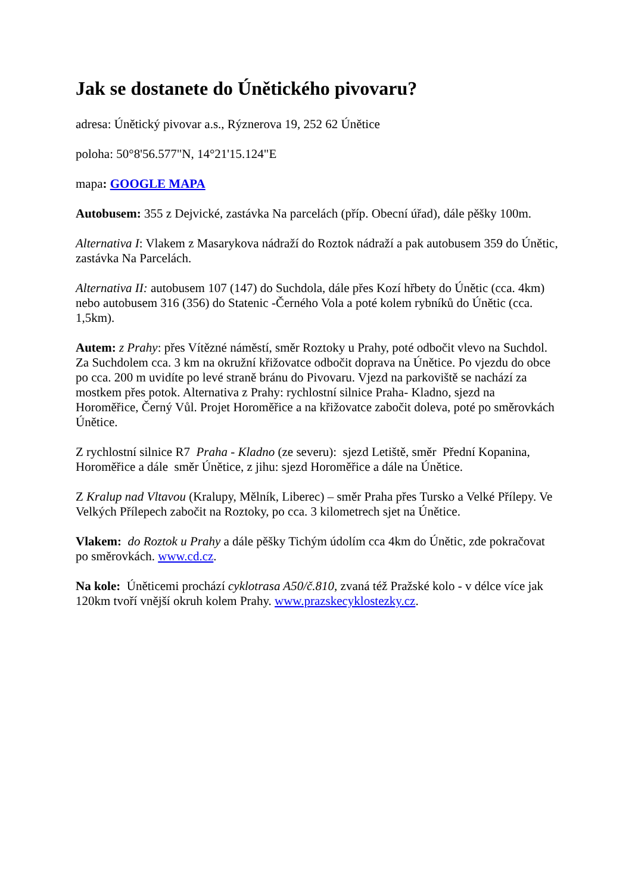Jak se dostanete do Únětického pivovaru?
adresa: Únětický pivovar a.s., Rýznerova 19, 252 62 Únětice
poloha: 50°8'56.577"N, 14°21'15.124"E
mapa: GOOGLE MAPA
Autobusem: 355 z Dejvické, zastávka Na parcelách (příp. Obecní úřad), dále pěšky 100m.
Alternativa I: Vlakem z Masarykova nádraží do Roztok nádraží a pak autobusem 359 do Únětic, zastávka Na Parcelách.
Alternativa II: autobusem 107 (147) do Suchdola, dále přes Kozí hřbety do Únětic (cca. 4km) nebo autobusem 316 (356) do Statenic -Černého Vola a poté kolem rybníků do Únětic (cca. 1,5km).
Autem: z Prahy: přes Vítězné náměstí, směr Roztoky u Prahy, poté odbočit vlevo na Suchdol. Za Suchdolem cca. 3 km na okružní křižovatce odbočit doprava na Únětice. Po vjezdu do obce po cca. 200 m uvidíte po levé straně bránu do Pivovaru. Vjezd na parkoviště se nachází za mostkem přes potok. Alternativa z Prahy: rychlostní silnice Praha- Kladno, sjezd na Horoměřice, Černý Vůl. Projet Horoměřice a na křižovatce zabočit doleva, poté po směrovkách Únětice.
Z rychlostní silnice R7 Praha - Kladno (ze severu): sjezd Letiště, směr Přední Kopanina, Horoměřice a dále směr Únětice, z jihu: sjezd Horoměřice a dále na Únětice.
Z Kralup nad Vltavou (Kralupy, Mělník, Liberec) – směr Praha přes Tursko a Velké Přílepy. Ve Velkých Přílepech zabočit na Roztoky, po cca. 3 kilometrech sjet na Únětice.
Vlakem: do Roztok u Prahy a dále pěšky Tichým údolím cca 4km do Únětic, zde pokračovat po směrovkách. www.cd.cz.
Na kole: Úněticemi prochází cyklotrasa A50/č.810, zvaná též Pražské kolo - v délce více jak 120km tvoří vnější okruh kolem Prahy. www.prazskecyklostezky.cz.